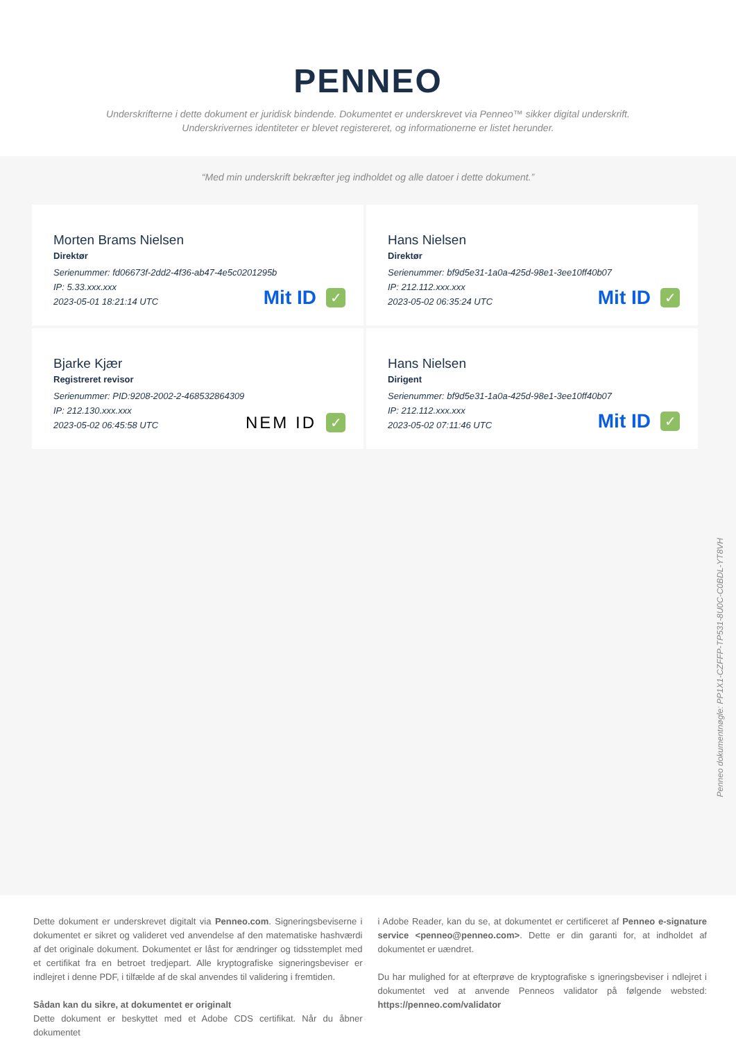PENNEO
Underskrifterne i dette dokument er juridisk bindende. Dokumentet er underskrevet via Penneo™ sikker digital underskrift.
Underskrivernes identiteter er blevet registereret, og informationerne er listet herunder.
“Med min underskrift bekræfter jeg indholdet og alle datoer i dette dokument.”
Morten Brams Nielsen
Direktør
Serienummer: fd06673f-2dd2-4f36-ab47-4e5c0201295b
IP: 5.33.xxx.xxx
2023-05-01 18:21:14 UTC
Mit ID ✓
Hans Nielsen
Direktør
Serienummer: bf9d5e31-1a0a-425d-98e1-3ee10ff40b07
IP: 212.112.xxx.xxx
2023-05-02 06:35:24 UTC
Mit ID ✓
Bjarke Kjær
Registreret revisor
Serienummer: PID:9208-2002-2-468532864309
IP: 212.130.xxx.xxx
2023-05-02 06:45:58 UTC
NEM ID ✓
Hans Nielsen
Dirigent
Serienummer: bf9d5e31-1a0a-425d-98e1-3ee10ff40b07
IP: 212.112.xxx.xxx
2023-05-02 07:11:46 UTC
Mit ID ✓
Penneo dokumentnøgle: PP1X1-CZFFP-TP531-8U0C-C0BDL-YT8VH
Dette dokument er underskrevet digitalt via Penneo.com. Signeringsbeviserne i dokumentet er sikret og valideret ved anvendelse af den matematiske hashværdi af det originale dokument. Dokumentet er låst for ændringer og tidsstemplet med et certifikat fra en betroet tredjepart. Alle kryptografiske signeringsbeviser er indlejret i denne PDF, i tilfælde af de skal anvendes til validering i fremtiden.
Sådan kan du sikre, at dokumentet er originalt
Dette dokument er beskyttet med et Adobe CDS certifikat. Når du åbner dokumentet
i Adobe Reader, kan du se, at dokumentet er certificeret af Penneo e-signature service <penneo@penneo.com>. Dette er din garanti for, at indholdet af dokumentet er uændret.
Du har mulighed for at efterprøve de kryptografiske s igneringsbeviser i ndlejret i dokumentet ved at anvende Penneos validator på følgende websted: https://penneo.com/validator